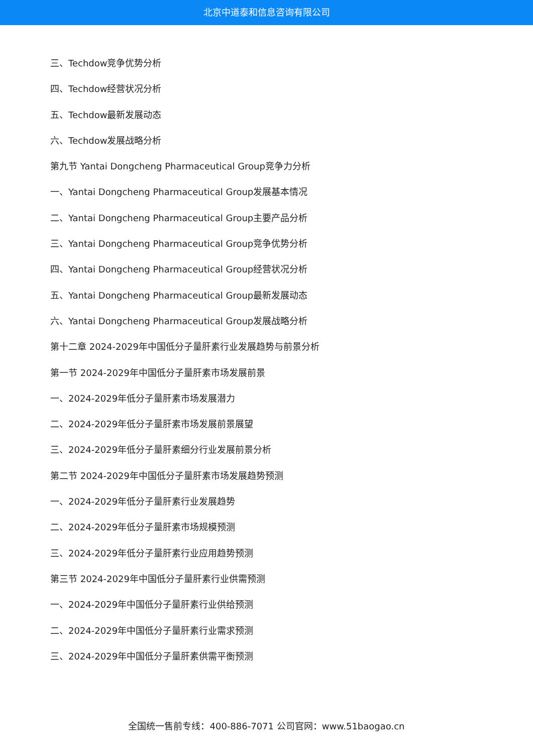北京中道泰和信息咨询有限公司
三、Techdow竞争优势分析
四、Techdow经营状况分析
五、Techdow最新发展动态
六、Techdow发展战略分析
第九节 Yantai Dongcheng Pharmaceutical Group竞争力分析
一、Yantai Dongcheng Pharmaceutical Group发展基本情况
二、Yantai Dongcheng Pharmaceutical Group主要产品分析
三、Yantai Dongcheng Pharmaceutical Group竞争优势分析
四、Yantai Dongcheng Pharmaceutical Group经营状况分析
五、Yantai Dongcheng Pharmaceutical Group最新发展动态
六、Yantai Dongcheng Pharmaceutical Group发展战略分析
第十二章 2024-2029年中国低分子量肝素行业发展趋势与前景分析
第一节 2024-2029年中国低分子量肝素市场发展前景
一、2024-2029年低分子量肝素市场发展潜力
二、2024-2029年低分子量肝素市场发展前景展望
三、2024-2029年低分子量肝素细分行业发展前景分析
第二节 2024-2029年中国低分子量肝素市场发展趋势预测
一、2024-2029年低分子量肝素行业发展趋势
二、2024-2029年低分子量肝素市场规模预测
三、2024-2029年低分子量肝素行业应用趋势预测
第三节 2024-2029年中国低分子量肝素行业供需预测
一、2024-2029年中国低分子量肝素行业供给预测
二、2024-2029年中国低分子量肝素行业需求预测
三、2024-2029年中国低分子量肝素供需平衡预测
全国统一售前专线：400-886-7071 公司官网：www.51baogao.cn